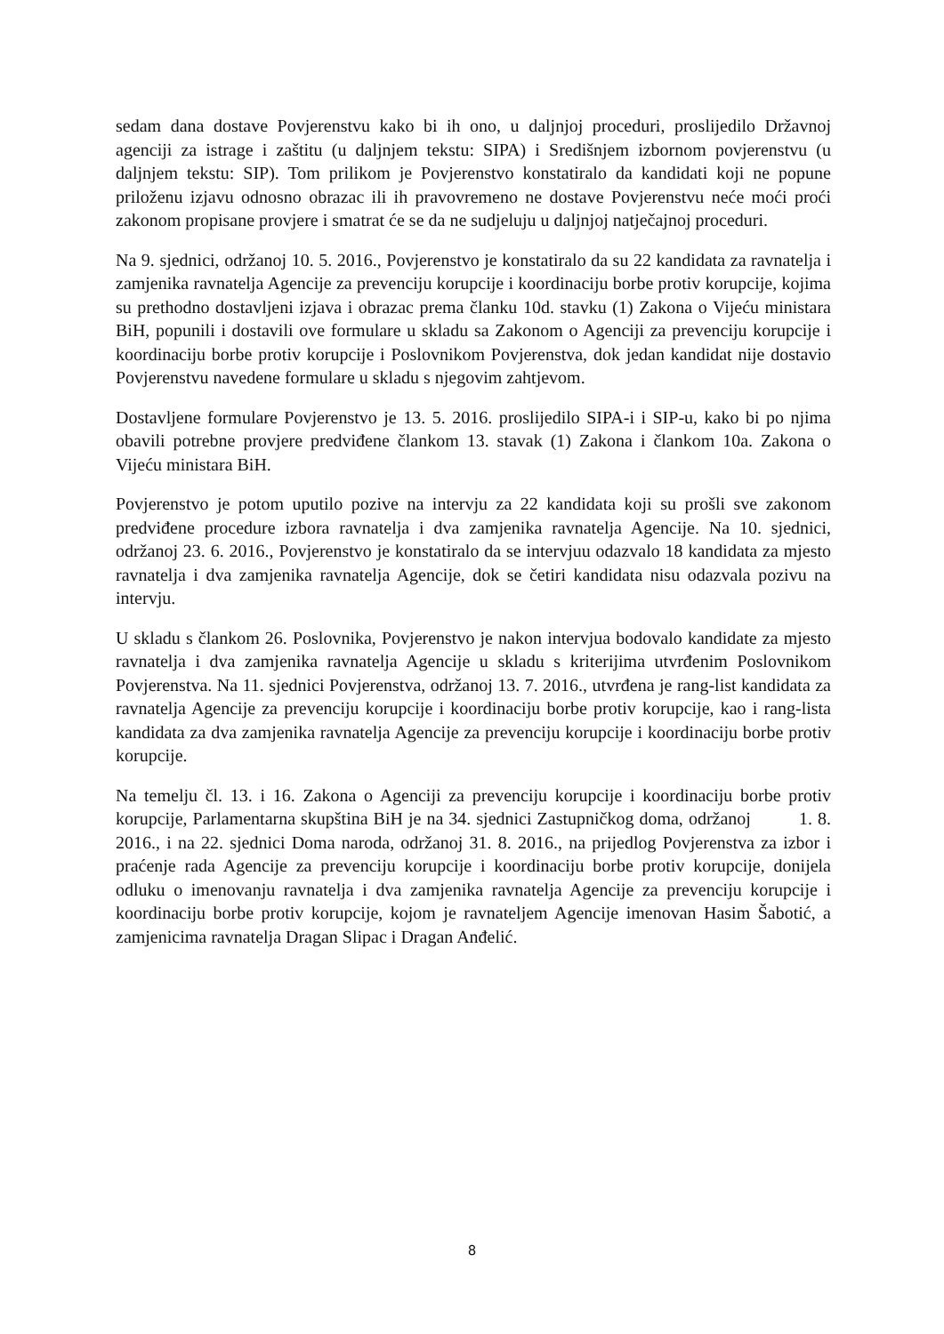sedam dana dostave Povjerenstvu kako bi ih ono, u daljnjoj proceduri, proslijedilo Državnoj agenciji za istrage i zaštitu (u daljnjem tekstu: SIPA) i Središnjem izbornom povjerenstvu (u daljnjem tekstu: SIP). Tom prilikom je Povjerenstvo konstatiralo da kandidati koji ne popune priloženu izjavu odnosno obrazac ili ih pravovremeno ne dostave Povjerenstvu neće moći proći zakonom propisane provjere i smatrat će se da ne sudjeluju u daljnjoj natječajnoj proceduri.
Na 9. sjednici, održanoj 10. 5. 2016., Povjerenstvo je konstatiralo da su 22 kandidata za ravnatelja i zamjenika ravnatelja Agencije za prevenciju korupcije i koordinaciju borbe protiv korupcije, kojima su prethodno dostavljeni izjava i obrazac prema članku 10d. stavku (1) Zakona o Vijeću ministara BiH, popunili i dostavili ove formulare u skladu sa Zakonom o Agenciji za prevenciju korupcije i koordinaciju borbe protiv korupcije i Poslovnikom Povjerenstva, dok jedan kandidat nije dostavio Povjerenstvu navedene formulare u skladu s njegovim zahtjevom.
Dostavljene formulare Povjerenstvo je 13. 5. 2016. proslijedilo SIPA-i i SIP-u, kako bi po njima obavili potrebne provjere predviđene člankom 13. stavak (1) Zakona i člankom 10a. Zakona o Vijeću ministara BiH.
Povjerenstvo je potom uputilo pozive na intervju za 22 kandidata koji su prošli sve zakonom predviđene procedure izbora ravnatelja i dva zamjenika ravnatelja Agencije. Na 10. sjednici, održanoj 23. 6. 2016., Povjerenstvo je konstatiralo da se intervjuu odazvalo 18 kandidata za mjesto ravnatelja i dva zamjenika ravnatelja Agencije, dok se četiri kandidata nisu odazvala pozivu na intervju.
U skladu s člankom 26. Poslovnika, Povjerenstvo je nakon intervjua bodovalo kandidate za mjesto ravnatelja i dva zamjenika ravnatelja Agencije u skladu s kriterijima utvrđenim Poslovnikom Povjerenstva. Na 11. sjednici Povjerenstva, održanoj 13. 7. 2016., utvrđena je rang-list kandidata za ravnatelja Agencije za prevenciju korupcije i koordinaciju borbe protiv korupcije, kao i rang-lista kandidata za dva zamjenika ravnatelja Agencije za prevenciju korupcije i koordinaciju borbe protiv korupcije.
Na temelju čl. 13. i 16. Zakona o Agenciji za prevenciju korupcije i koordinaciju borbe protiv korupcije, Parlamentarna skupština BiH je na 34. sjednici Zastupničkog doma, održanoj 1. 8. 2016., i na 22. sjednici Doma naroda, održanoj 31. 8. 2016., na prijedlog Povjerenstva za izbor i praćenje rada Agencije za prevenciju korupcije i koordinaciju borbe protiv korupcije, donijela odluku o imenovanju ravnatelja i dva zamjenika ravnatelja Agencije za prevenciju korupcije i koordinaciju borbe protiv korupcije, kojom je ravnateljem Agencije imenovan Hasim Šabotić, a zamjenicima ravnatelja Dragan Slipac i Dragan Anđelić.
8